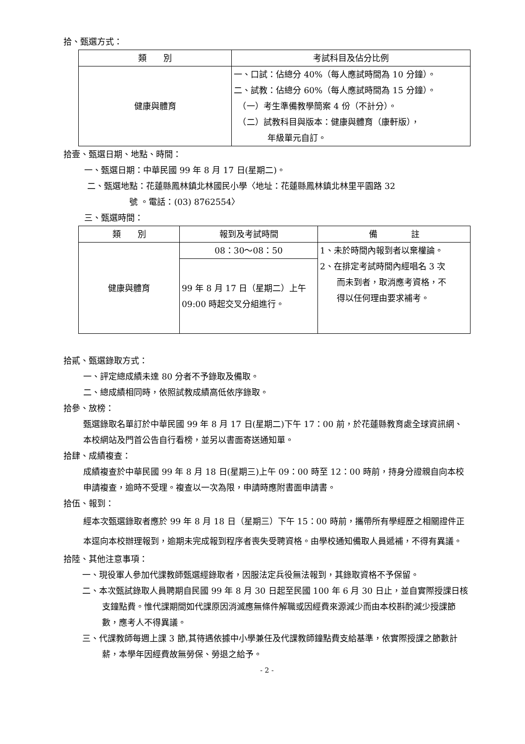拾、甄選方式：
| 類 別 | 考試科目及佔分比例 |
| --- | --- |
| 健康與體育 | 一、口試：佔總分 40%（每人應試時間為 10 分鐘）。 二、試教：佔總分 60%（每人應試時間為 15 分鐘）。 （一）考生準備教學簡案 4 份（不計分）。 （二）試教科目與版本：健康與體育（康軒版）， 年級單元自訂。 |
拾壹、甄選日期、地點、時間：
一、甄選日期：中華民國 99 年 8 月 17 日(星期二)。
二、甄選地點：花蓮縣鳳林鎮北林國民小學〈地址：花蓮縣鳳林鎮北林里平園路 32
　　　　　號 。電話：(03) 8762554〉
三、甄選時間：
| 類 別 | 報到及考試時間 | 備 註 |
| --- | --- | --- |
| 健康與體育 | 08：30～08：50 | 1、未於時間內報到者以棄權論。 2、在排定考試時間內經唱名 3 次 而未到者，取消應考資格，不 得以任何理由要求補考。 |
| | 99 年 8 月 17 日（星期二）上午 09:00 時起交叉分組進行。 | |
拾貳、甄選錄取方式：
一、評定總成績未達 80 分者不予錄取及備取。
二、總成績相同時，依照試教成績高低依序錄取。
拾參、放榜：
甄選錄取名單訂於中華民國 99 年 8 月 17 日(星期二)下午 17：00 前，於花蓮縣教育處全球資訊網、本校網站及門首公告自行看榜，並另以書面寄送通知單。
拾肆、成績複查：
成績複查於中華民國 99 年 8 月 18 日(星期三)上午 09：00 時至 12：00 時前，持身分證親自向本校申請複查，逾時不受理。複查以一次為限，申請時應附書面申請書。
拾伍、報到：
經本次甄選錄取者應於 99 年 8 月 18 日（星期三）下午 15：00 時前，攜帶所有學經歷之相關證件正本逕向本校辦理報到，逾期未完成報到程序者喪失受聘資格。由學校通知備取人員遞補，不得有異議。
拾陸、其他注意事項：
一、現役軍人參加代課教師甄選經錄取者，因服法定兵役無法報到，其錄取資格不予保留。
二、本次甄試錄取人員聘期自民國 99 年 8 月 30 日起至民國 100 年 6 月 30 日止，並自實際授課日核支鐘點費。惟代課期間如代課原因消滅應無條件解職或因經費來源減少而由本校斟酌減少授課節數，應考人不得異議。
三、代課教師每週上課 3 節,其待遇依據中小學兼任及代課教師鐘點費支給基準，依實際授課之節數計薪，本學年因經費故無勞保、勞退之給予。
- 2 -